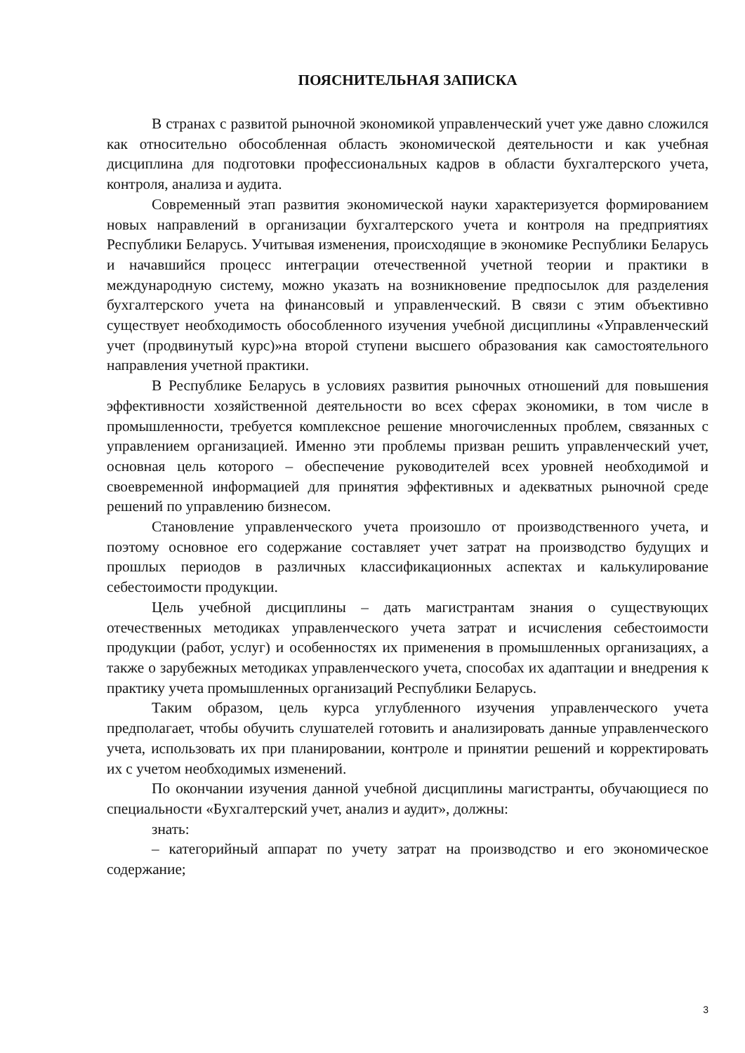ПОЯСНИТЕЛЬНАЯ ЗАПИСКА
В странах с развитой рыночной экономикой управленческий учет уже давно сложился как относительно обособленная область экономической деятельности и как учебная дисциплина для подготовки профессиональных кадров в области бухгалтерского учета, контроля, анализа и аудита.
Современный этап развития экономической науки характеризуется формированием новых направлений в организации бухгалтерского учета и контроля на предприятиях Республики Беларусь. Учитывая изменения, происходящие в экономике Республики Беларусь и начавшийся процесс интеграции отечественной учетной теории и практики в международную систему, можно указать на возникновение предпосылок для разделения бухгалтерского учета на финансовый и управленческий. В связи с этим объективно существует необходимость обособленного изучения учебной дисциплины «Управленческий учет (продвинутый курс)»на второй ступени высшего образования как самостоятельного направления учетной практики.
В Республике Беларусь в условиях развития рыночных отношений для повышения эффективности хозяйственной деятельности во всех сферах экономики, в том числе в промышленности, требуется комплексное решение многочисленных проблем, связанных с управлением организацией. Именно эти проблемы призван решить управленческий учет, основная цель которого – обеспечение руководителей всех уровней необходимой и своевременной информацией для принятия эффективных и адекватных рыночной среде решений по управлению бизнесом.
Становление управленческого учета произошло от производственного учета, и поэтому основное его содержание составляет учет затрат на производство будущих и прошлых периодов в различных классификационных аспектах и калькулирование себестоимости продукции.
Цель учебной дисциплины – дать магистрантам знания о существующих отечественных методиках управленческого учета затрат и исчисления себестоимости продукции (работ, услуг) и особенностях их применения в промышленных организациях, а также о зарубежных методиках управленческого учета, способах их адаптации и внедрения к практику учета промышленных организаций Республики Беларусь.
Таким образом, цель курса углубленного изучения управленческого учета предполагает, чтобы обучить слушателей готовить и анализировать данные управленческого учета, использовать их при планировании, контроле и принятии решений и корректировать их с учетом необходимых изменений.
По окончании изучения данной учебной дисциплины магистранты, обучающиеся по специальности «Бухгалтерский учет, анализ и аудит», должны:
знать:
– категорийный аппарат по учету затрат на производство и его экономическое содержание;
3